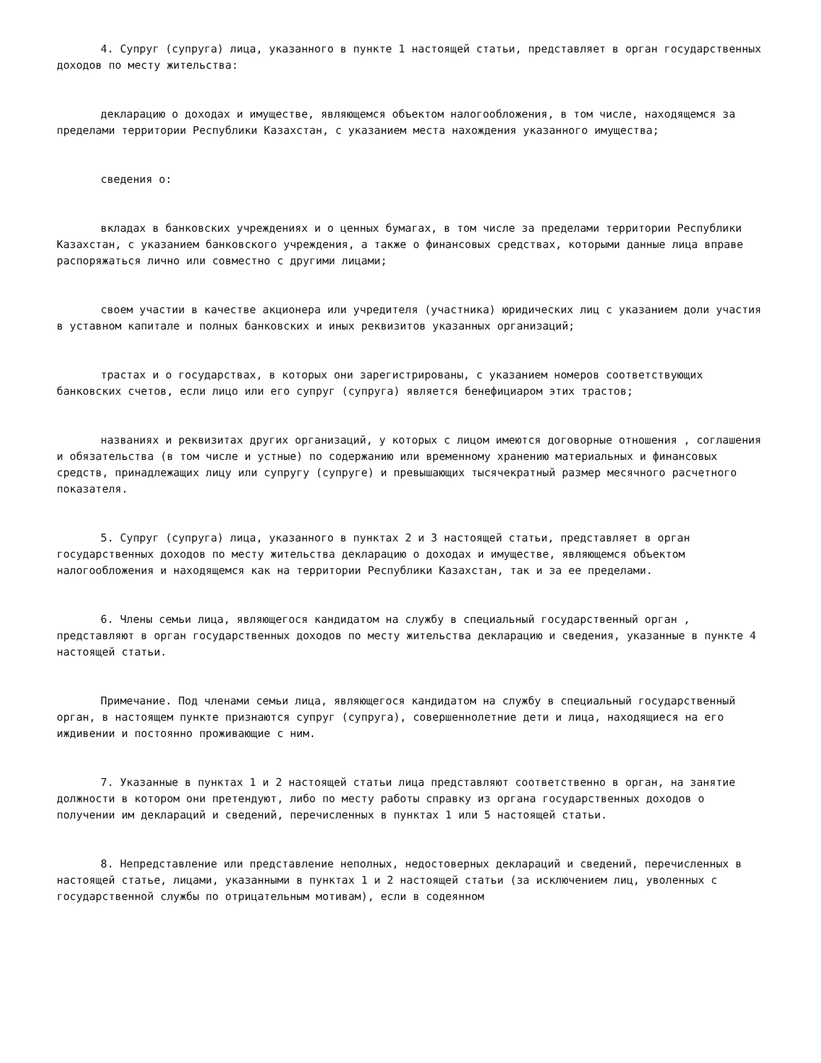4. Супруг (супруга) лица, указанного в пункте 1 настоящей статьи, представляет в орган государственных доходов по месту жительства:
декларацию о доходах и имуществе, являющемся объектом налогообложения, в том числе, находящемся за пределами территории Республики Казахстан, с указанием места нахождения указанного имущества;
сведения о:
вкладах в банковских учреждениях и о ценных бумагах, в том числе за пределами территории Республики Казахстан, с указанием банковского учреждения, а также о финансовых средствах, которыми данные лица вправе распоряжаться лично или совместно с другими лицами;
своем участии в качестве акционера или учредителя (участника) юридических лиц с указанием доли участия в уставном капитале и полных банковских и иных реквизитов указанных организаций;
трастах и о государствах, в которых они зарегистрированы, с указанием номеров соответствующих банковских счетов, если лицо или его супруг (супруга) является бенефициаром этих трастов;
названиях и реквизитах других организаций, у которых с лицом имеются договорные отношения , соглашения и обязательства (в том числе и устные) по содержанию или временному хранению материальных и финансовых средств, принадлежащих лицу или супругу (супруге) и превышающих тысячекратный размер месячного расчетного показателя.
5. Супруг (супруга) лица, указанного в пунктах 2 и 3 настоящей статьи, представляет в орган государственных доходов по месту жительства декларацию о доходах и имуществе, являющемся объектом налогообложения и находящемся как на территории Республики Казахстан, так и за ее пределами.
6. Члены семьи лица, являющегося кандидатом на службу в специальный государственный орган , представляют в орган государственных доходов по месту жительства декларацию и сведения, указанные в пункте 4 настоящей статьи.
Примечание. Под членами семьи лица, являющегося кандидатом на службу в специальный государственный орган, в настоящем пункте признаются супруг (супруга), совершеннолетние дети и лица, находящиеся на его иждивении и постоянно проживающие с ним.
7. Указанные в пунктах 1 и 2 настоящей статьи лица представляют соответственно в орган, на занятие должности в котором они претендуют, либо по месту работы справку из органа государственных доходов о получении им деклараций и сведений, перечисленных в пунктах 1 или 5 настоящей статьи.
8. Непредставление или представление неполных, недостоверных деклараций и сведений, перечисленных в настоящей статье, лицами, указанными в пунктах 1 и 2 настоящей статьи (за исключением лиц, уволенных с государственной службы по отрицательным мотивам), если в содеянном